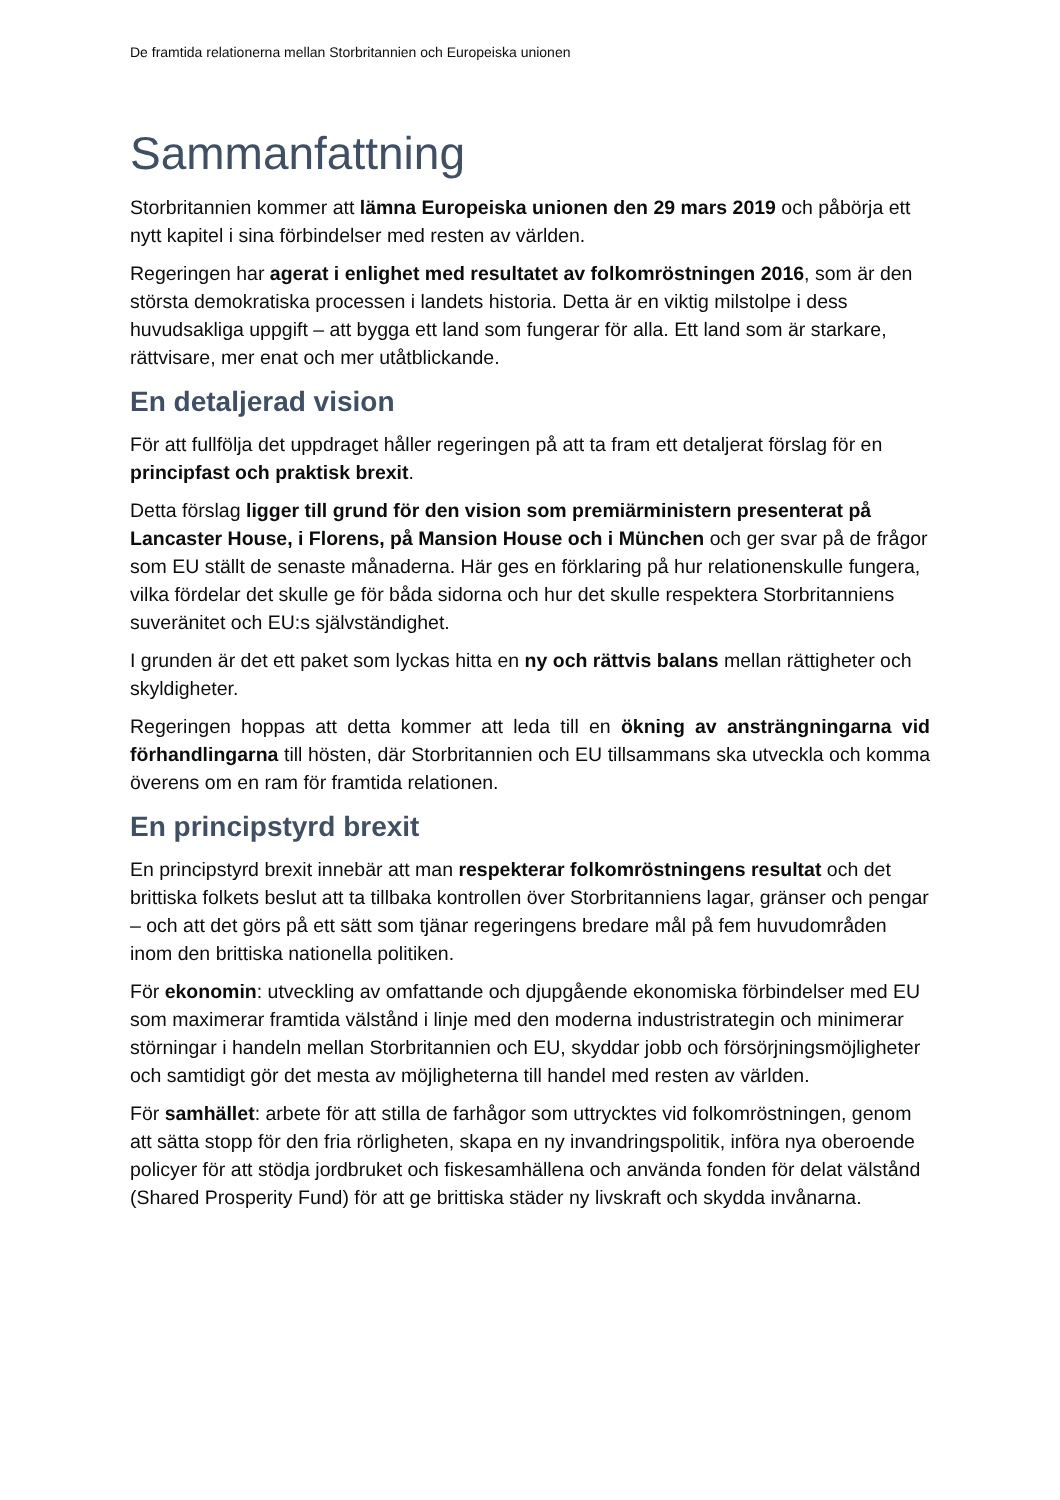De framtida relationerna mellan Storbritannien och Europeiska unionen
Sammanfattning
Storbritannien kommer att lämna Europeiska unionen den 29 mars 2019 och påbörja ett nytt kapitel i sina förbindelser med resten av världen.
Regeringen har agerat i enlighet med resultatet av folkomröstningen 2016, som är den största demokratiska processen i landets historia. Detta är en viktig milstolpe i dess huvudsakliga uppgift – att bygga ett land som fungerar för alla. Ett land som är starkare, rättvisare, mer enat och mer utåtblickande.
En detaljerad vision
För att fullfölja det uppdraget håller regeringen på att ta fram ett detaljerat förslag för en principfast och praktisk brexit.
Detta förslag ligger till grund för den vision som premiärministern presenterat på Lancaster House, i Florens, på Mansion House och i München och ger svar på de frågor som EU ställt de senaste månaderna. Här ges en förklaring på hur relationenskulle fungera, vilka fördelar det skulle ge för båda sidorna och hur det skulle respektera Storbritanniens suveränitet och EU:s självständighet.
I grunden är det ett paket som lyckas hitta en ny och rättvis balans mellan rättigheter och skyldigheter.
Regeringen hoppas att detta kommer att leda till en ökning av ansträngningarna vid förhandlingarna till hösten, där Storbritannien och EU tillsammans ska utveckla och komma överens om en ram för framtida relationen.
En principstyrd brexit
En principstyrd brexit innebär att man respekterar folkomröstningens resultat och det brittiska folkets beslut att ta tillbaka kontrollen över Storbritanniens lagar, gränser och pengar – och att det görs på ett sätt som tjänar regeringens bredare mål på fem huvudområden inom den brittiska nationella politiken.
För ekonomin: utveckling av omfattande och djupgående ekonomiska förbindelser med EU som maximerar framtida välstånd i linje med den moderna industristrategin och minimerar störningar i handeln mellan Storbritannien och EU, skyddar jobb och försörjningsmöjligheter och samtidigt gör det mesta av möjligheterna till handel med resten av världen.
För samhället: arbete för att stilla de farhågor som uttrycktes vid folkomröstningen, genom att sätta stopp för den fria rörligheten, skapa en ny invandringspolitik, införa nya oberoende policyer för att stödja jordbruket och fiskesamhällena och använda fonden för delat välstånd (Shared Prosperity Fund) för att ge brittiska städer ny livskraft och skydda invånarna.